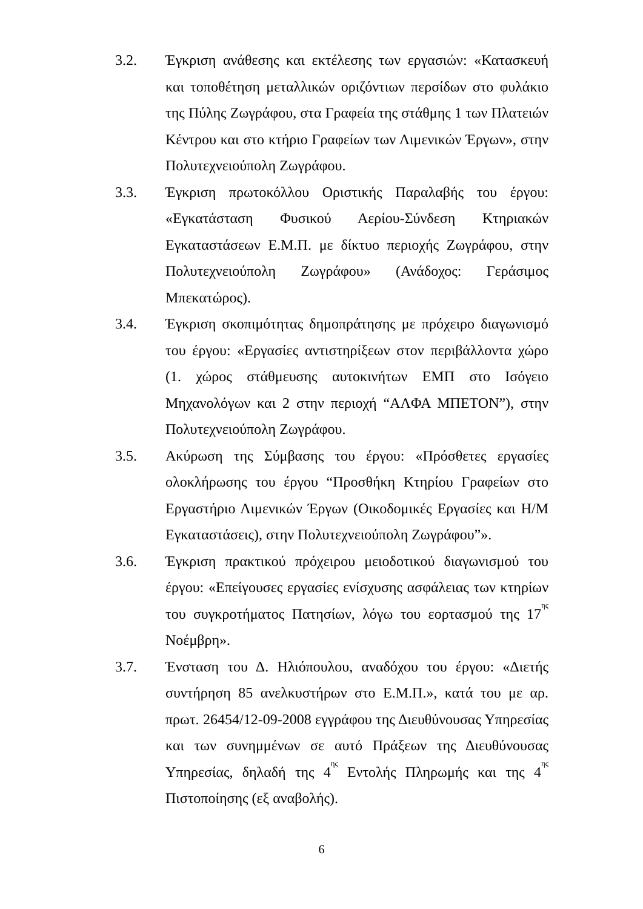3.2. Έγκριση ανάθεσης και εκτέλεσης των εργασιών: «Κατασκευή και τοποθέτηση μεταλλικών οριζόντιων περσίδων στο φυλάκιο της Πύλης Ζωγράφου, στα Γραφεία της στάθμης 1 των Πλατειών Κέντρου και στο κτήριο Γραφείων των Λιμενικών Έργων», στην Πολυτεχνειούπολη Ζωγράφου.
3.3. Έγκριση πρωτοκόλλου Οριστικής Παραλαβής του έργου: «Εγκατάσταση Φυσικού Αερίου-Σύνδεση Κτηριακών Εγκαταστάσεων Ε.Μ.Π. με δίκτυο περιοχής Ζωγράφου, στην Πολυτεχνειούπολη Ζωγράφου» (Ανάδοχος: Γεράσιμος Μπεκατώρος).
3.4. Έγκριση σκοπιμότητας δημοπράτησης με πρόχειρο διαγωνισμό του έργου: «Εργασίες αντιστηρίξεων στον περιβάλλοντα χώρο (1. χώρος στάθμευσης αυτοκινήτων ΕΜΠ στο Ισόγειο Μηχανολόγων και 2 στην περιοχή “ΑΛΦΑ ΜΠΕΤΟΝ”), στην Πολυτεχνειούπολη Ζωγράφου.
3.5. Ακύρωση της Σύμβασης του έργου: «Πρόσθετες εργασίες ολοκλήρωσης του έργου “Προσθήκη Κτηρίου Γραφείων στο Εργαστήριο Λιμενικών Έργων (Οικοδομικές Εργασίες και Η/Μ Εγκαταστάσεις), στην Πολυτεχνειούπολη Ζωγράφου”».
3.6. Έγκριση πρακτικού πρόχειρου μειοδοτικού διαγωνισμού του έργου: «Επείγουσες εργασίες ενίσχυσης ασφάλειας των κτηρίων του συγκροτήματος Πατησίων, λόγω του εορτασμού της 17<sup>ης</sup> Νοέμβρη».
3.7. Ένσταση του Δ. Ηλιόπουλου, αναδόχου του έργου: «Διετής συντήρηση 85 ανελκυστήρων στο Ε.Μ.Π.», κατά του με αρ. πρωτ. 26454/12-09-2008 εγγράφου της Διευθύνουσας Υπηρεσίας και των συνημμένων σε αυτό Πράξεων της Διευθύνουσας Υπηρεσίας, δηλαδή της 4<sup>ης</sup> Εντολής Πληρωμής και της 4<sup>ης</sup> Πιστοποίησης (εξ αναβολής).
6